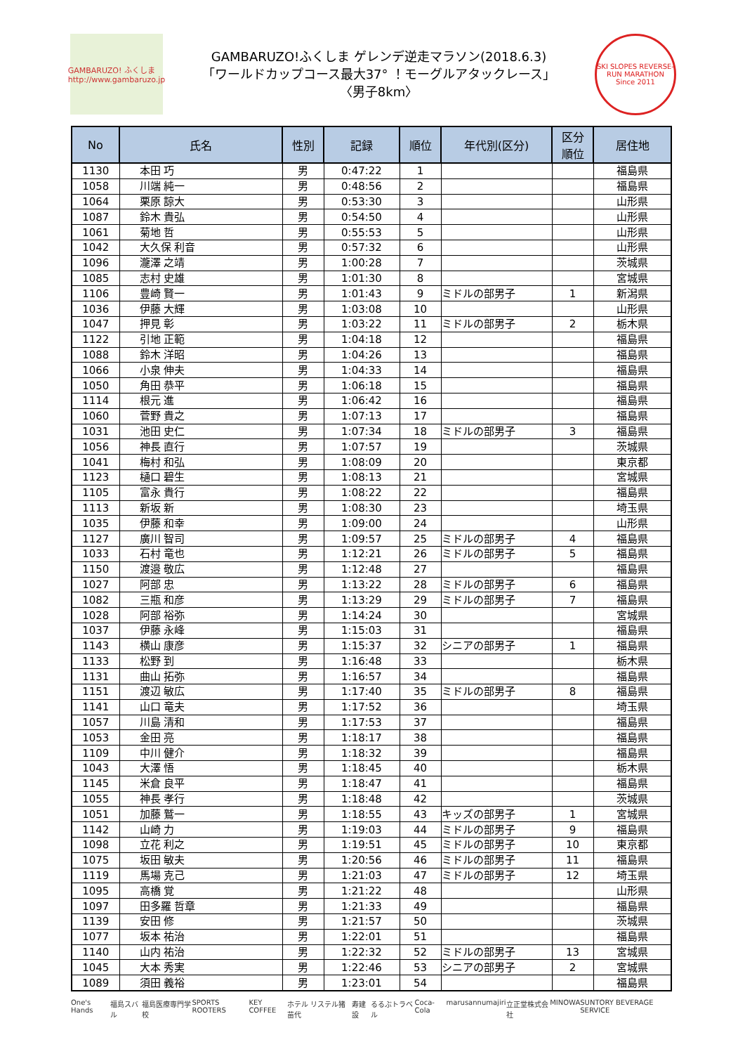GAMBARUZO! ふくしま http://www.gambaruzo.jp
GAMBARUZO!ふくしま ゲレンデ逆走マラソン(2018.6.3)
「ワールドカップコース最大37° ！モーグルアタックレース」
〈男子8km〉
SKI SLOPES REVERSE-RUN MARATHON Since 2011
| No | 氏名 | 性別 | 記録 | 順位 | 年代別(区分) | 区分 順位 | 居住地 |
| --- | --- | --- | --- | --- | --- | --- | --- |
| 1130 | 本田 巧 | 男 | 0:47:22 | 1 | | | 福島県 |
| 1058 | 川端 純一 | 男 | 0:48:56 | 2 | | | 福島県 |
| 1064 | 栗原 諒大 | 男 | 0:53:30 | 3 | | | 山形県 |
| 1087 | 鈴木 貴弘 | 男 | 0:54:50 | 4 | | | 山形県 |
| 1061 | 菊地 哲 | 男 | 0:55:53 | 5 | | | 山形県 |
| 1042 | 大久保 利音 | 男 | 0:57:32 | 6 | | | 山形県 |
| 1096 | 瀧澤 之靖 | 男 | 1:00:28 | 7 | | | 茨城県 |
| 1085 | 志村 史雄 | 男 | 1:01:30 | 8 | | | 宮城県 |
| 1106 | 豊崎 賢一 | 男 | 1:01:43 | 9 | ミドルの部男子 | 1 | 新潟県 |
| 1036 | 伊藤 大輝 | 男 | 1:03:08 | 10 | | | 山形県 |
| 1047 | 押見 彰 | 男 | 1:03:22 | 11 | ミドルの部男子 | 2 | 栃木県 |
| 1122 | 引地 正範 | 男 | 1:04:18 | 12 | | | 福島県 |
| 1088 | 鈴木 洋昭 | 男 | 1:04:26 | 13 | | | 福島県 |
| 1066 | 小泉 伸夫 | 男 | 1:04:33 | 14 | | | 福島県 |
| 1050 | 角田 恭平 | 男 | 1:06:18 | 15 | | | 福島県 |
| 1114 | 根元 進 | 男 | 1:06:42 | 16 | | | 福島県 |
| 1060 | 菅野 貴之 | 男 | 1:07:13 | 17 | | | 福島県 |
| 1031 | 池田 史仁 | 男 | 1:07:34 | 18 | ミドルの部男子 | 3 | 福島県 |
| 1056 | 神長 直行 | 男 | 1:07:57 | 19 | | | 茨城県 |
| 1041 | 梅村 和弘 | 男 | 1:08:09 | 20 | | | 東京都 |
| 1123 | 樋口 碧生 | 男 | 1:08:13 | 21 | | | 宮城県 |
| 1105 | 富永 貴行 | 男 | 1:08:22 | 22 | | | 福島県 |
| 1113 | 新坂 新 | 男 | 1:08:30 | 23 | | | 埼玉県 |
| 1035 | 伊藤 和幸 | 男 | 1:09:00 | 24 | | | 山形県 |
| 1127 | 廣川 智司 | 男 | 1:09:57 | 25 | ミドルの部男子 | 4 | 福島県 |
| 1033 | 石村 竜也 | 男 | 1:12:21 | 26 | ミドルの部男子 | 5 | 福島県 |
| 1150 | 渡邉 敬広 | 男 | 1:12:48 | 27 | | | 福島県 |
| 1027 | 阿部 忠 | 男 | 1:13:22 | 28 | ミドルの部男子 | 6 | 福島県 |
| 1082 | 三瓶 和彦 | 男 | 1:13:29 | 29 | ミドルの部男子 | 7 | 福島県 |
| 1028 | 阿部 裕弥 | 男 | 1:14:24 | 30 | | | 宮城県 |
| 1037 | 伊藤 永峰 | 男 | 1:15:03 | 31 | | | 福島県 |
| 1143 | 横山 康彦 | 男 | 1:15:37 | 32 | シニアの部男子 | 1 | 福島県 |
| 1133 | 松野 到 | 男 | 1:16:48 | 33 | | | 栃木県 |
| 1131 | 曲山 拓弥 | 男 | 1:16:57 | 34 | | | 福島県 |
| 1151 | 渡辺 敏広 | 男 | 1:17:40 | 35 | ミドルの部男子 | 8 | 福島県 |
| 1141 | 山口 竜夫 | 男 | 1:17:52 | 36 | | | 埼玉県 |
| 1057 | 川島 清和 | 男 | 1:17:53 | 37 | | | 福島県 |
| 1053 | 金田 亮 | 男 | 1:18:17 | 38 | | | 福島県 |
| 1109 | 中川 健介 | 男 | 1:18:32 | 39 | | | 福島県 |
| 1043 | 大澤 悟 | 男 | 1:18:45 | 40 | | | 栃木県 |
| 1145 | 米倉 良平 | 男 | 1:18:47 | 41 | | | 福島県 |
| 1055 | 神長 孝行 | 男 | 1:18:48 | 42 | | | 茨城県 |
| 1051 | 加藤 鷲一 | 男 | 1:18:55 | 43 | キッズの部男子 | 1 | 宮城県 |
| 1142 | 山崎 力 | 男 | 1:19:03 | 44 | ミドルの部男子 | 9 | 福島県 |
| 1098 | 立花 利之 | 男 | 1:19:51 | 45 | ミドルの部男子 | 10 | 東京都 |
| 1075 | 坂田 敏夫 | 男 | 1:20:56 | 46 | ミドルの部男子 | 11 | 福島県 |
| 1119 | 馬場 克己 | 男 | 1:21:03 | 47 | ミドルの部男子 | 12 | 埼玉県 |
| 1095 | 高橋 覚 | 男 | 1:21:22 | 48 | | | 山形県 |
| 1097 | 田多羅 哲章 | 男 | 1:21:33 | 49 | | | 福島県 |
| 1139 | 安田 修 | 男 | 1:21:57 | 50 | | | 茨城県 |
| 1077 | 坂本 祐治 | 男 | 1:22:01 | 51 | | | 福島県 |
| 1140 | 山内 祐治 | 男 | 1:22:32 | 52 | ミドルの部男子 | 13 | 宮城県 |
| 1045 | 大本 秀実 | 男 | 1:22:46 | 53 | シニアの部男子 | 2 | 宮城県 |
| 1089 | 須田 義裕 | 男 | 1:23:01 | 54 | | | 福島県 |
One's Hands 福島スバル 福島医療専門学校 SPORTS ROOTERS KEY COFFEE ホテル リステル猪苗代 寿建設 るるぶトラベル Coca-Cola marusan numajiri 立正堂株式会社 MINOWA SUNTORY BEVERAGE SERVICE